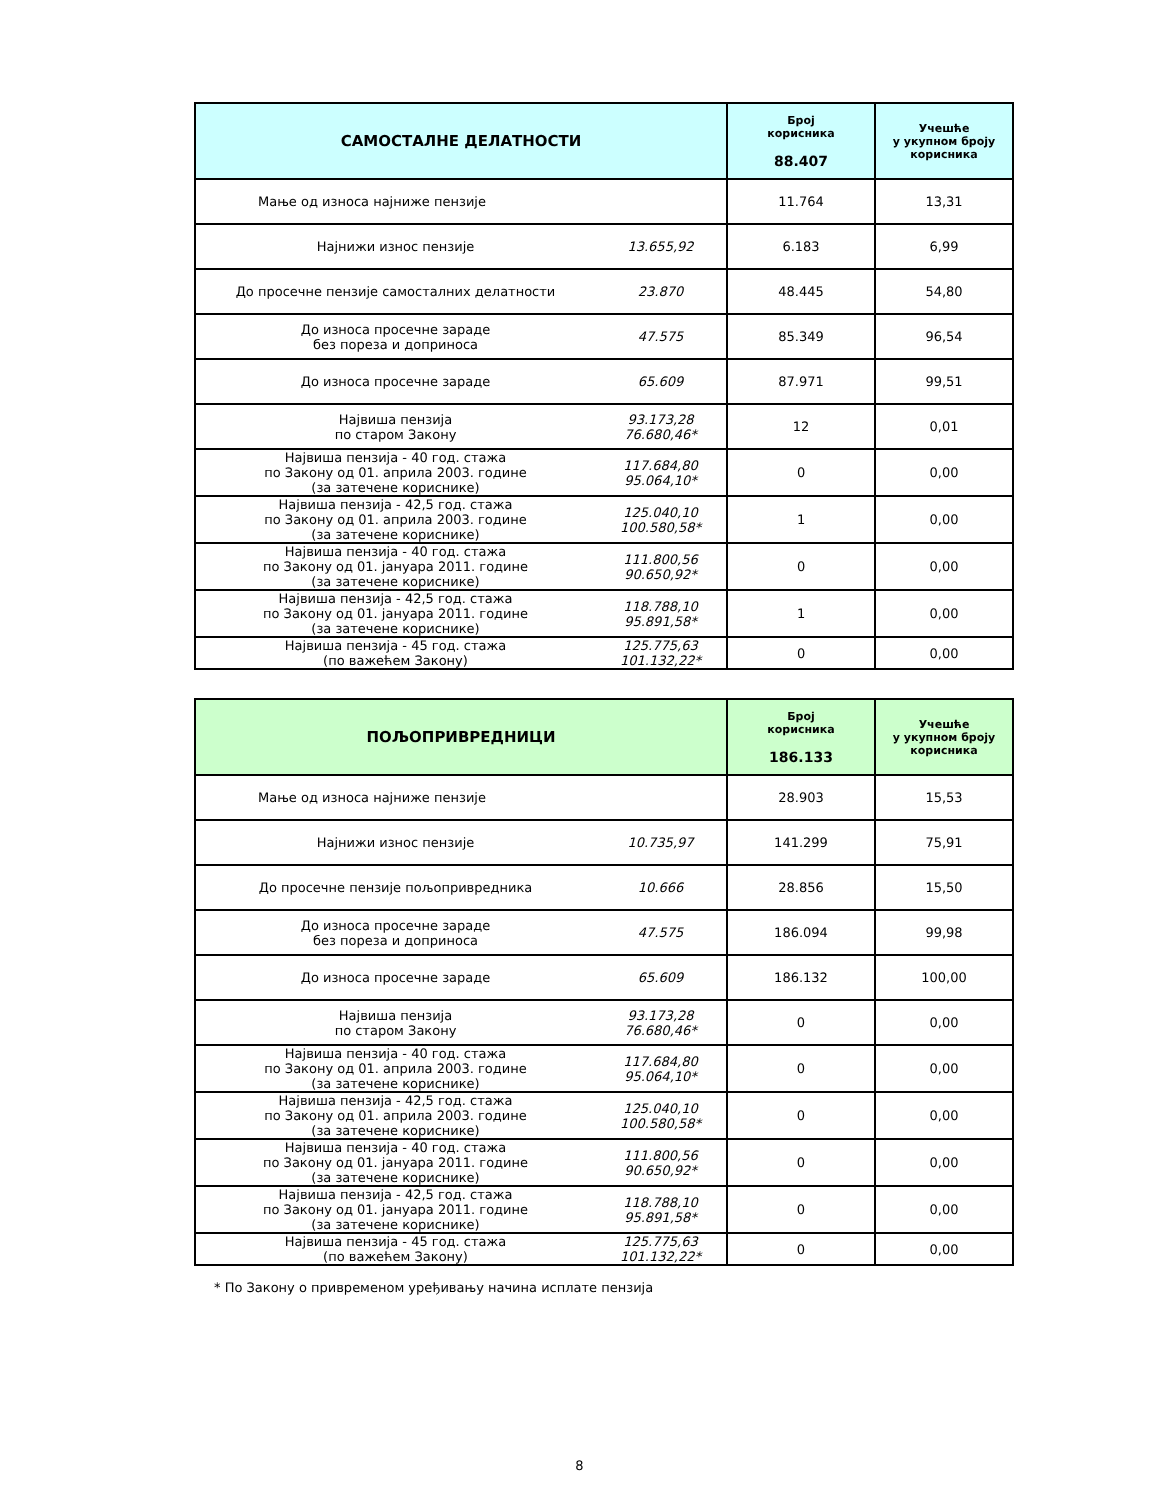| САМОСТАЛНЕ ДЕЛАТНОСТИ | | Број корисника 88.407 | Учешће у укупном броју корисника |
| --- | --- | --- | --- |
| Мање од износа најниже пензије | | 11.764 | 13,31 |
| Најнижи износ пензије | 13.655,92 | 6.183 | 6,99 |
| До просечне пензије самосталних делатности | 23.870 | 48.445 | 54,80 |
| До износа просечне зараде без пореза и доприноса | 47.575 | 85.349 | 96,54 |
| До износа просечне зараде | 65.609 | 87.971 | 99,51 |
| Највиша пензија по старом Закону | 93.173,28 76.680,46* | 12 | 0,01 |
| Највиша пензија - 40 год. стажа по Закону од 01. априла 2003. године (за затечене кориснике) | 117.684,80 95.064,10* | 0 | 0,00 |
| Највиша пензија - 42,5 год. стажа по Закону од 01. априла 2003. године (за затечене кориснике) | 125.040,10 100.580,58* | 1 | 0,00 |
| Највиша пензија - 40 год. стажа по Закону од 01. јануара 2011. године (за затечене кориснике) | 111.800,56 90.650,92* | 0 | 0,00 |
| Највиша пензија - 42,5 год. стажа по Закону од 01. јануара 2011. године (за затечене кориснике) | 118.788,10 95.891,58* | 1 | 0,00 |
| Највиша пензија - 45 год. стажа (по важећем Закону) | 125.775,63 101.132,22* | 0 | 0,00 |
| ПОЉОПРИВРЕДНИЦИ | | Број корисника 186.133 | Учешће у укупном броју корисника |
| --- | --- | --- | --- |
| Мање од износа најниже пензије | | 28.903 | 15,53 |
| Најнижи износ пензије | 10.735,97 | 141.299 | 75,91 |
| До просечне пензије пољопривредника | 10.666 | 28.856 | 15,50 |
| До износа просечне зараде без пореза и доприноса | 47.575 | 186.094 | 99,98 |
| До износа просечне зараде | 65.609 | 186.132 | 100,00 |
| Највиша пензија по старом Закону | 93.173,28 76.680,46* | 0 | 0,00 |
| Највиша пензија - 40 год. стажа по Закону од 01. априла 2003. године (за затечене кориснике) | 117.684,80 95.064,10* | 0 | 0,00 |
| Највиша пензија - 42,5 год. стажа по Закону од 01. априла 2003. године (за затечене кориснике) | 125.040,10 100.580,58* | 0 | 0,00 |
| Највиша пензија - 40 год. стажа по Закону од 01. јануара 2011. године (за затечене кориснике) | 111.800,56 90.650,92* | 0 | 0,00 |
| Највиша пензија - 42,5 год. стажа по Закону од 01. јануара 2011. године (за затечене кориснике) | 118.788,10 95.891,58* | 0 | 0,00 |
| Највиша пензија - 45 год. стажа (по важећем Закону) | 125.775,63 101.132,22* | 0 | 0,00 |
* По Закону о привременом уређивању начина исплате пензија
8